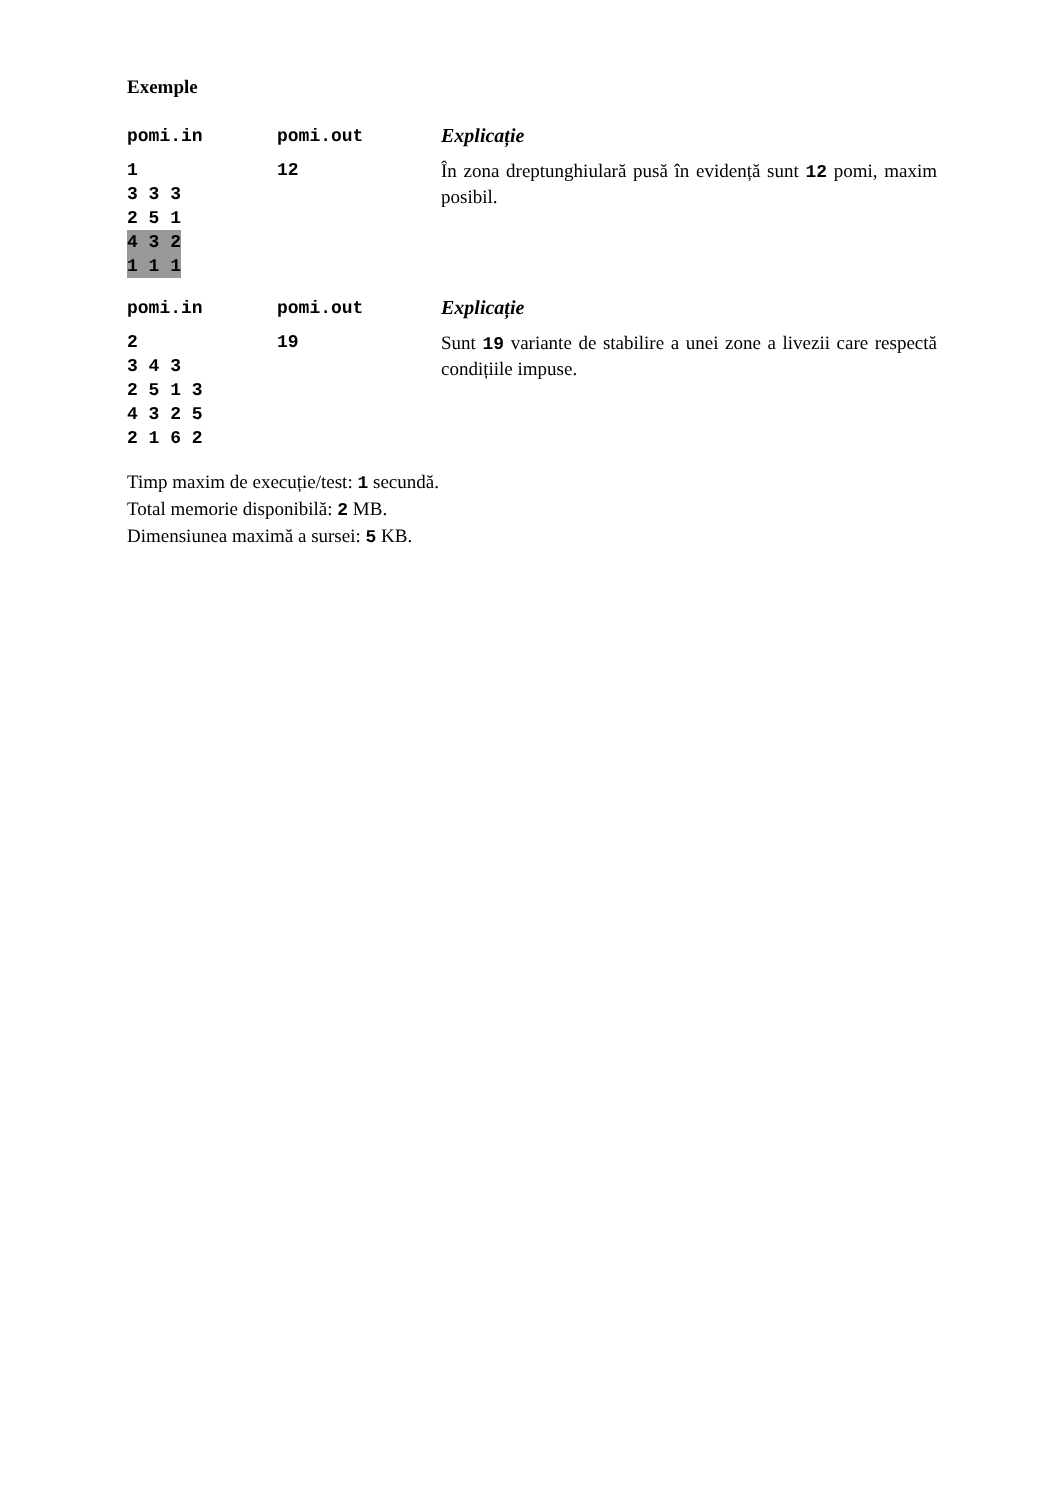Exemple
| pomi.in | pomi.out | Explicație |
| --- | --- | --- |
| 1 3 3 3 2 5 1 4 3 2 1 1 1 | 12 | În zona dreptunghiulară pusă în evidență sunt 12 pomi, maxim posibil. |
| pomi.in | pomi.out | Explicație |
| --- | --- | --- |
| 2 3 4 3 2 5 1 3 4 3 2 5 2 1 6 2 | 19 | Sunt 19 variante de stabilire a unei zone a livezii care respectă condițiile impuse. |
Timp maxim de execuție/test: 1 secundă.
Total memorie disponibilă: 2 MB.
Dimensiunea maximă a sursei: 5 KB.